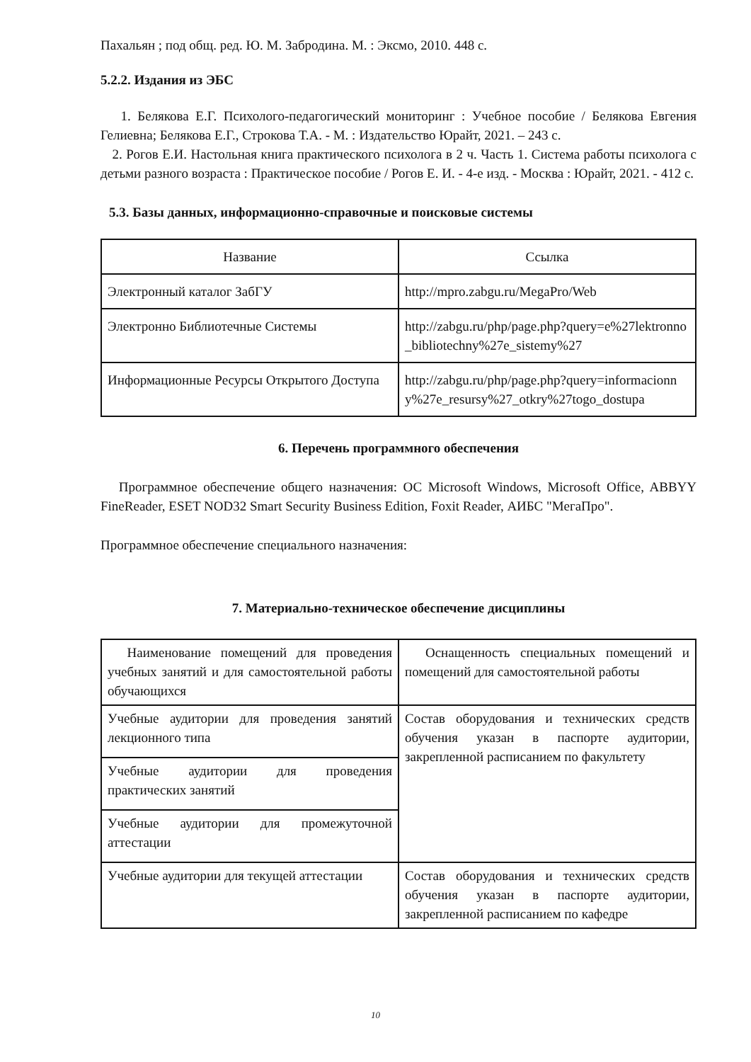Пахальян ; под общ. ред. Ю. М. Забродина. М. : Эксмо, 2010. 448 с.
5.2.2. Издания из ЭБС
1. Белякова Е.Г. Психолого-педагогический мониторинг : Учебное пособие / Белякова Евгения Гелиевна; Белякова Е.Г., Строкова Т.А. - М. : Издательство Юрайт, 2021. – 243 с.
2. Рогов Е.И. Настольная книга практического психолога в 2 ч. Часть 1. Система работы психолога с детьми разного возраста : Практическое пособие / Рогов Е. И. - 4-е изд. - Москва : Юрайт, 2021. - 412 с.
5.3. Базы данных, информационно-справочные и поисковые системы
| Название | Ссылка |
| Электронный каталог ЗабГУ | http://mpro.zabgu.ru/MegaPro/Web |
| Электронно Библиотечные Системы | http://zabgu.ru/php/page.php?query=e%27lektronno_bibliotechny%27e_sistemy%27 |
| Информационные Ресурсы Открытого Доступа | http://zabgu.ru/php/page.php?query=informacionny%27e_resursy%27_otkry%27togo_dostupa |
6. Перечень программного обеспечения
Программное обеспечение общего назначения: ОС Microsoft Windows, Microsoft Office, ABBYY FineReader, ESET NOD32 Smart Security Business Edition, Foxit Reader, АИБС "МегаПро".
Программное обеспечение специального назначения:
7. Материально-техническое обеспечение дисциплины
| Наименование помещений для проведения учебных занятий и для самостоятельной работы обучающихся | Оснащенность специальных помещений и помещений для самостоятельной работы |
| Учебные аудитории для проведения занятий лекционного типа | Состав оборудования и технических средств обучения указан в паспорте аудитории, закрепленной расписанием по факультету |
| Учебные аудитории для проведения практических занятий | |
| Учебные аудитории для промежуточной аттестации | |
| Учебные аудитории для текущей аттестации | Состав оборудования и технических средств обучения указан в паспорте аудитории, закрепленной расписанием по кафедре |
10